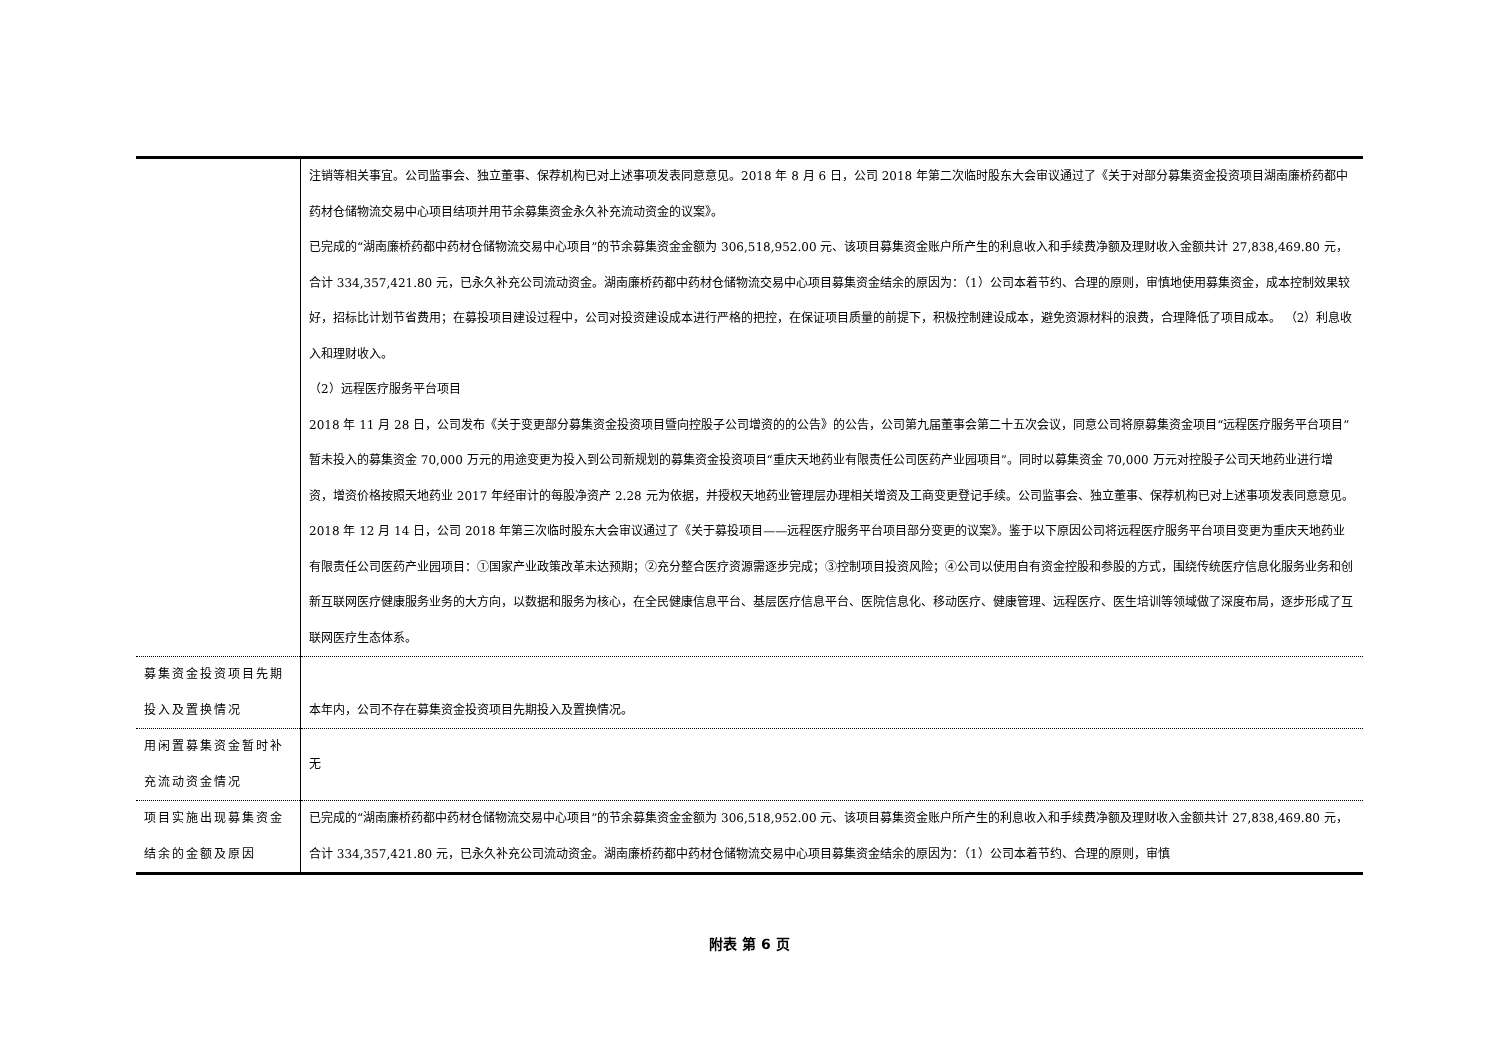| | 注销等相关事宜。公司监事会、独立董事、保荐机构已对上述事项发表同意意见。2018 年 8 月 6 日，公司 2018 年第二次临时股东大会审议通过了《关于对部分募集资金投资项目湖南廉桥药都中药材仓储物流交易中心项目结项并用节余募集资金永久补充流动资金的议案》。 已完成的“湖南廉桥药都中药材仓储物流交易中心项目”的节余募集资金金额为 306,518,952.00 元、该项目募集资金账户所产生的利息收入和手续费净额及理财收入金额共计 27,838,469.80 元，合计 334,357,421.80 元，已永久补充公司流动资金。湖南廉桥药都中药材仓储物流交易中心项目募集资金结余的原因为：（1）公司本着节约、合理的原则，审慎地使用募集资金，成本控制效果较好，招标比计划节省费用；在募投项目建设过程中，公司对投资建设成本进行严格的把控，在保证项目质量的前提下，积极控制建设成本，避免资源材料的浪费，合理降低了项目成本。 （2）利息收入和理财收入。 （2）远程医疗服务平台项目 2018 年 11 月 28 日，公司发布《关于变更部分募集资金投资项目暨向控股子公司增资的的公告》的公告，公司第九届董事会第二十五次会议，同意公司将原募集资金项目“远程医疗服务平台项目”暂未投入的募集资金 70,000 万元的用途变更为投入到公司新规划的募集资金投资项目“重庆天地药业有限责任公司医药产业园项目”。同时以募集资金 70,000 万元对控股子公司天地药业进行增资，增资价格按照天地药业 2017 年经审计的每股净资产 2.28 元为依据，并授权天地药业管理层办理相关增资及工商变更登记手续。公司监事会、独立董事、保荐机构已对上述事项发表同意意见。2018 年 12 月 14 日，公司 2018 年第三次临时股东大会审议通过了《关于募投项目——远程医疗服务平台项目部分变更的议案》。鉴于以下原因公司将远程医疗服务平台项目变更为重庆天地药业有限责任公司医药产业园项目：①国家产业政策改革未达预期；②充分整合医疗资源需逐步完成；③控制项目投资风险；④公司以使用自有资金控股和参股的方式，围绕传统医疗信息化服务业务和创新互联网医疗健康服务业务的大方向，以数据和服务为核心，在全民健康信息平台、基层医疗信息平台、医院信息化、移动医疗、健康管理、远程医疗、医生培训等领域做了深度布局，逐步形成了互联网医疗生态体系。 |
| 募集资金投资项目先期投入及置换情况 | 本年内，公司不存在募集资金投资项目先期投入及置换情况。 |
| 用闲置募集资金暂时补充流动资金情况 | 无 |
| 项目实施出现募集资金结余的金额及原因 | 已完成的“湖南廉桥药都中药材仓储物流交易中心项目”的节余募集资金金额为 306,518,952.00 元、该项目募集资金账户所产生的利息收入和手续费净额及理财收入金额共计 27,838,469.80 元，合计 334,357,421.80 元，已永久补充公司流动资金。湖南廉桥药都中药材仓储物流交易中心项目募集资金结余的原因为：（1）公司本着节约、合理的原则，审慎 |
附表 第 6 页